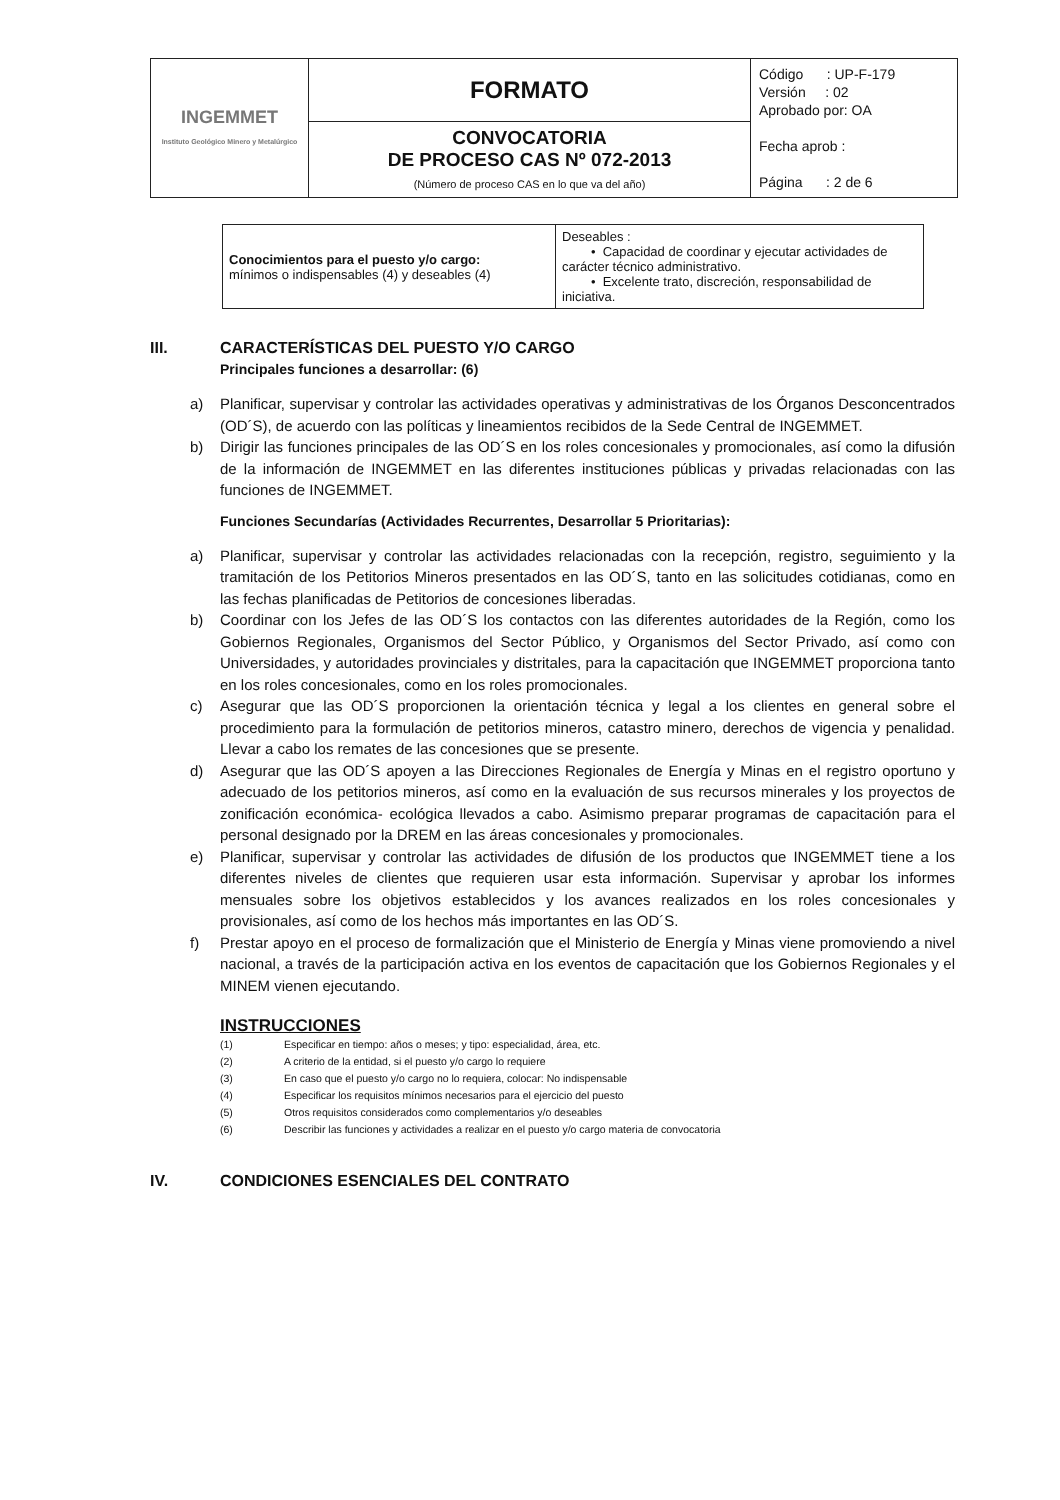| INGEMMET Instituto Geológico Minero y Metalúrgico | FORMATO | Código : UP-F-179 Versión : 02 Aprobado por: OA Fecha aprob : Página : 2 de 6 |
| | CONVOCATORIA DE PROCESO CAS Nº 072-2013 (Número de proceso CAS en lo que va del año) | |
| Conocimientos para el puesto y/o cargo: mínimos o indispensables (4) y deseables (4) | Deseables : • Capacidad de coordinar y ejecutar actividades de carácter técnico administrativo. • Excelente trato, discreción, responsabilidad de iniciativa. |
III. CARACTERÍSTICAS DEL PUESTO Y/O CARGO
Principales funciones a desarrollar: (6)
a) Planificar, supervisar y controlar las actividades operativas y administrativas de los Órganos Desconcentrados (OD´S), de acuerdo con las políticas y lineamientos recibidos de la Sede Central de INGEMMET.
b) Dirigir las funciones principales de las OD´S en los roles concesionales y promocionales, así como la difusión de la información de INGEMMET en las diferentes instituciones públicas y privadas relacionadas con las funciones de INGEMMET.
Funciones Secundarías (Actividades Recurrentes, Desarrollar 5 Prioritarias):
a) Planificar, supervisar y controlar las actividades relacionadas con la recepción, registro, seguimiento y la tramitación de los Petitorios Mineros presentados en las OD´S, tanto en las solicitudes cotidianas, como en las fechas planificadas de Petitorios de concesiones liberadas.
b) Coordinar con los Jefes de las OD´S los contactos con las diferentes autoridades de la Región, como los Gobiernos Regionales, Organismos del Sector Público, y Organismos del Sector Privado, así como con Universidades, y autoridades provinciales y distritales, para la capacitación que INGEMMET proporciona tanto en los roles concesionales, como en los roles promocionales.
c) Asegurar que las OD´S proporcionen la orientación técnica y legal a los clientes en general sobre el procedimiento para la formulación de petitorios mineros, catastro minero, derechos de vigencia y penalidad. Llevar a cabo los remates de las concesiones que se presente.
d) Asegurar que las OD´S apoyen a las Direcciones Regionales de Energía y Minas en el registro oportuno y adecuado de los petitorios mineros, así como en la evaluación de sus recursos minerales y los proyectos de zonificación económica- ecológica llevados a cabo. Asimismo preparar programas de capacitación para el personal designado por la DREM en las áreas concesionales y promocionales.
e) Planificar, supervisar y controlar las actividades de difusión de los productos que INGEMMET tiene a los diferentes niveles de clientes que requieren usar esta información. Supervisar y aprobar los informes mensuales sobre los objetivos establecidos y los avances realizados en los roles concesionales y provisionales, así como de los hechos más importantes en las OD´S.
f) Prestar apoyo en el proceso de formalización que el Ministerio de Energía y Minas viene promoviendo a nivel nacional, a través de la participación activa en los eventos de capacitación que los Gobiernos Regionales y el MINEM vienen ejecutando.
INSTRUCCIONES
(1) Especificar en tiempo: años o meses; y tipo: especialidad, área, etc.
(2) A criterio de la entidad, si el puesto y/o cargo lo requiere
(3) En caso que el puesto y/o cargo no lo requiera, colocar: No indispensable
(4) Especificar los requisitos mínimos necesarios para el ejercicio del puesto
(5) Otros requisitos considerados como complementarios y/o deseables
(6) Describir las funciones y actividades a realizar en el puesto y/o cargo materia de convocatoria
IV. CONDICIONES ESENCIALES DEL CONTRATO